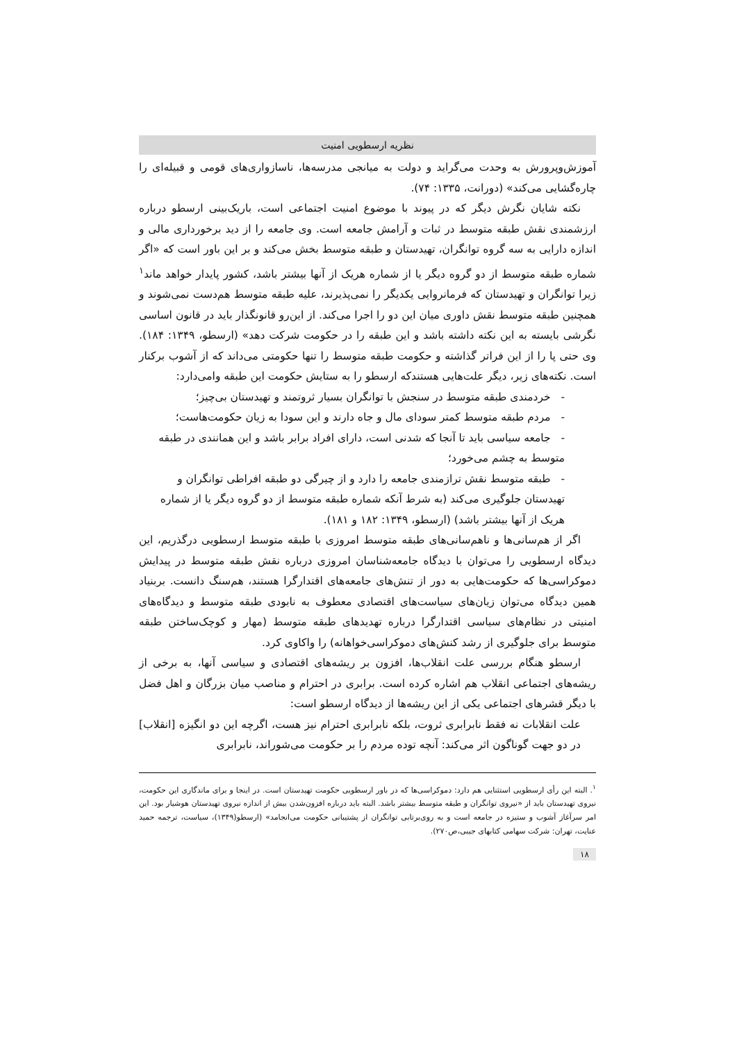نظریه ارسطویی امنیت
آموزش‌وپرورش به وحدت می‌گراید و دولت به میانجی مدرسه‌ها، ناسازواری‌های قومی و قبیله‌ای را چاره‌گشایی می‌کند» (دورانت، ۱۳۳۵: ۷۴).
نکته شایان نگرش دیگر که در پیوند با موضوع امنیت اجتماعی است، باریک‌بینی ارسطو درباره ارزشمندی نقش طبقه متوسط در ثبات و آرامش جامعه است. وی جامعه را از دید برخورداری مالی و اندازه دارایی به سه گروه توانگران، تهیدستان و طبقه متوسط بخش می‌کند و بر این باور است که «اگر شماره طبقه متوسط از دو گروه دیگر یا از شماره هریک از آنها بیشتر باشد، کشور پایدار خواهد ماند<sup>۱</sup> زیرا توانگران و تهیدستان که فرمانروایی یکدیگر را نمی‌پذیرند، علیه طبقه متوسط هم‌دست نمی‌شوند و همچنین طبقه متوسط نقش داوری میان این دو را اجرا می‌کند. از این‌رو قانونگذار باید در قانون اساسی نگرشی بایسته به این نکته داشته باشد و این طبقه را در حکومت شرکت دهد» (ارسطو، ۱۳۴۹: ۱۸۴). وی حتی پا را از این فراتر گذاشته و حکومت طبقه متوسط را تنها حکومتی می‌داند که از آشوب برکنار است. نکته‌های زیر، دیگر علت‌هایی هستندکه ارسطو را به ستایش حکومت این طبقه وامی‌دارد:
- خردمندی طبقه متوسط در سنجش با توانگران بسیار ثروتمند و تهیدستان بی‌چیز؛
- مردم طبقه متوسط کمتر سودای مال و جاه دارند و این سودا به زیان حکومت‌هاست؛
- جامعه سیاسی باید تا آنجا که شدنی است، دارای افراد برابر باشد و این همانندی در طبقه متوسط به چشم می‌خورد؛
- طبقه متوسط نقش ترازمندی جامعه را دارد و از چیرگی دو طبقه افراطی توانگران و تهیدستان جلوگیری می‌کند (به شرط آنکه شماره طبقه متوسط از دو گروه دیگر یا از شماره هریک از آنها بیشتر باشد) (ارسطو، ۱۳۴۹: ۱۸۲ و ۱۸۱).
اگر از هم‌سانی‌ها و ناهم‌سانی‌های طبقه متوسط امروزی با طبقه متوسط ارسطویی درگذریم، این دیدگاه ارسطویی را می‌توان با دیدگاه جامعه‌شناسان امروزی درباره نقش طبقه متوسط در پیدایش دموکراسی‌ها که حکومت‌هایی به دور از تنش‌های جامعه‌های اقتدارگرا هستند، هم‌سنگ دانست. بربنیاد همین دیدگاه می‌توان زیان‌های سیاست‌های اقتصادی معطوف به نابودی طبقه متوسط و دیدگاه‌های امنیتی در نظام‌های سیاسی اقتدارگرا درباره تهدیدهای طبقه متوسط (مهار و کوچک‌ساختن طبقه متوسط برای جلوگیری از رشد کنش‌های دموکراسی‌خواهانه) را واکاوی کرد.
ارسطو هنگام بررسی علت انقلاب‌ها، افزون بر ریشه‌های اقتصادی و سیاسی آنها، به برخی از ریشه‌های اجتماعی انقلاب هم اشاره کرده است. برابری در احترام و مناصب میان بزرگان و اهل فضل با دیگر قشرهای اجتماعی یکی از این ریشه‌ها از دیدگاه ارسطو است:
علت انقلابات نه فقط نابرابری ثروت، بلکه نابرابری احترام نیز هست، اگرچه این دو انگیزه [انقلاب] در دو جهت گوناگون اثر می‌کند: آنچه توده مردم را بر حکومت می‌شوراند، نابرابری
<sup>۱</sup>. البته این رأی ارسطویی استثنایی هم دارد: دموکراسی‌ها که در باور ارسطویی حکومت تهیدستان است. در اینجا و برای ماندگاری این حکومت، نیروی تهیدستان باید از «نیروی توانگران و طبقه متوسط بیشتر باشد. البته باید درباره افزون‌شدن بیش از اندازه نیروی تهیدستان هوشیار بود. این امر سرآغاز آشوب و ستیزه در جامعه است و به روی‌برتابی توانگران از پشتیبانی حکومت می‌انجامد» (ارسطو(۱۳۴۹)، سیاست، ترجمه حمید عنایت، تهران: شرکت سهامی کتابهای جیبی،ص۲۷۰).
۱۸